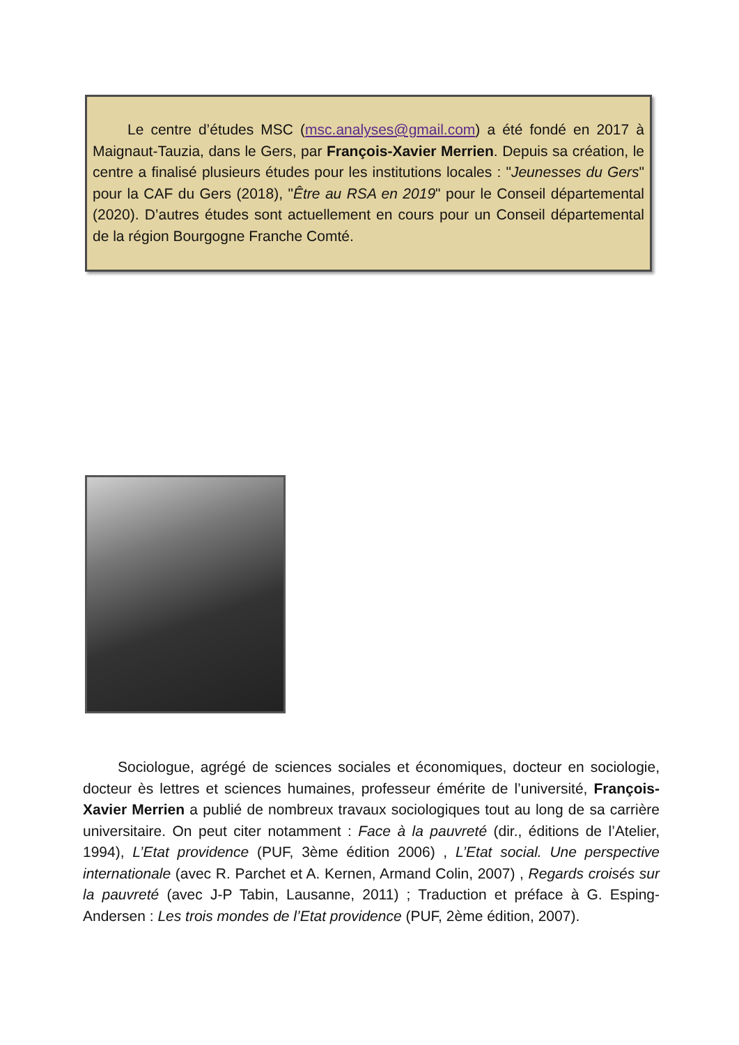Le centre d’études MSC (msc.analyses@gmail.com) a été fondé en 2017 à Maignaut-Tauzia, dans le Gers, par François-Xavier Merrien. Depuis sa création, le centre a finalisé plusieurs études pour les institutions locales : "Jeunesses du Gers" pour la CAF du Gers (2018), "Être au RSA en 2019" pour le Conseil départemental (2020). D’autres études sont actuellement en cours pour un Conseil départemental de la région Bourgogne Franche Comté.
Sociologue, agrégé de sciences sociales et économiques, docteur en sociologie, docteur ès lettres et sciences humaines, professeur émérite de l’université, François-Xavier Merrien a publié de nombreux travaux sociologiques tout au long de sa carrière universitaire. On peut citer notamment : Face à la pauvreté (dir., éditions de l’Atelier, 1994), L’Etat providence (PUF, 3ème édition 2006) , L’Etat social. Une perspective internationale (avec R. Parchet et A. Kernen, Armand Colin, 2007) , Regards croisés sur la pauvreté (avec J-P Tabin, Lausanne, 2011) ; Traduction et préface à G. Esping-Andersen : Les trois mondes de l’Etat providence (PUF, 2ème édition, 2007).